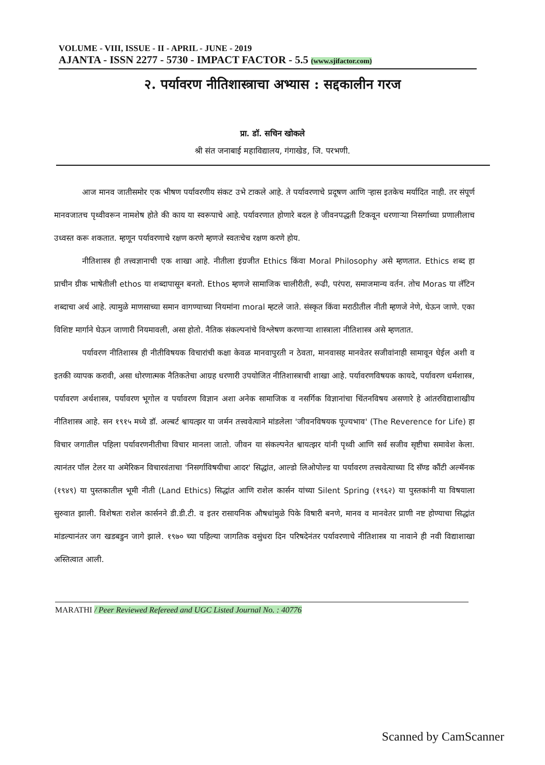VOLUME - VIII, ISSUE - II - APRIL - JUNE - 2019
AJANTA - ISSN 2277 - 5730 - IMPACT FACTOR - 5.5 (www.sjifactor.com)
२. पर्यावरण नीतिशास्त्राचा अभ्यास : सद्दकालीन गरज
प्रा. डॉ. सचिन खोकले
श्री संत जनाबाई महाविद्यालय, गंगाखेड, जि. परभणी.
आज मानव जातीसमोर एक भीषण पर्यावरणीय संकट उभे टाकले आहे. ते पर्यावरणाचे प्रदूषण आणि ऱ्हास इतकेच मर्यादित नाही. तर संपूर्ण मानवजातच पृथ्वीवरून नामशेष होते की काय या स्वरूपाचे आहे. पर्यावरणात होणारे बदल हे जीवनपद्धती टिकवून धरणाऱ्या निसर्गाच्या प्रणालीलाच उध्वस्त करू शकतात. म्हणून पर्यावरणाचे रक्षण करणे म्हणजे स्वतःचेच रक्षण करणे होय.
नीतिशास्त्र ही तत्त्वज्ञानाची एक शाखा आहे. नीतीला इंग्रजीत Ethics किंवा Moral Philosophy असे म्हणतात. Ethics शब्द हा प्राचीन ग्रीक भाषेतीली ethos या शब्दापासून बनतो. Ethos म्हणजे सामाजिक चालीरीती, रूढी, परंपरा, समाजमान्य वर्तन. तोच Moras या लॅटिन शब्दाचा अर्थ आहे. त्यामुळे माणसाच्या समान वागण्याच्या नियमांना moral म्हटले जाते. संस्कृत किंवा मराठीतील नीती म्हणजे नेणे, घेऊन जाणे. एका विशिष्ट मार्गाने घेऊन जाणारी नियमावली, असा होतो. नैतिक संकल्पनांचे विश्लेषण करणाऱ्या शास्त्राला नीतिशास्त्र असे म्हणतात.
पर्यावरण नीतिशास्त्र ही नीतीविषयक विचारांची कक्षा केवळ मानवापुरती न ठेवता, मानवासह मानवेतर सजीवांनाही सामावून घेईल अशी व इतकी व्यापक करावी, असा धोरणात्मक नैतिकतेचा आग्रह धरणारी उपयोजित नीतिशास्त्राची शाखा आहे. पर्यावरणविषयक कायदे, पर्यावरण धर्मशास्त्र, पर्यावरण अर्थशास्त्र, पर्यावरण भूगोल व पर्यावरण विज्ञान अशा अनेक सामाजिक व नसर्गिक विज्ञानांचा चिंतनविषय असणारे हे आंतरविद्याशाखीय नीतिशास्त्र आहे. सन १९१५ मध्ये डॉ. अल्बर्ट श्वायत्झर या जर्मन तत्त्ववेत्याने मांडलेला 'जीवनविषयक पूज्यभाव' (The Reverence for Life) हा विचार जगातील पहिला पर्यावरणनीतीचा विचार मानला जातो. जीवन या संकल्पनेत श्वायत्झर यांनी पृथ्वी आणि सर्व सजीव सृष्टीचा समावेश केला. त्यानंतर पॉल टेलर या अमेरिकन विचारवंताचा 'निसर्गाविषयीचा आदर' सिद्धांत, आल्डो लिओपोल्ड या पर्यावरण तत्त्ववेत्याच्या दि सॅण्ड कौंटी अल्मॅनक (१९४९) या पुस्तकातील भूमी नीती (Land Ethics) सिद्धांत आणि राशेल कार्सन यांच्या Silent Spring (१९६२) या पुस्तकांनी या विषयाला सुरुवात झाली. विशेषतः राशेल कार्सनने डी.डी.टी. व इतर रासायनिक औषधांमुळे पिके विषारी बनणे, मानव व मानवेतर प्राणी नष्ट होण्याचा सिद्धांत मांडल्यानंतर जग खडबडुन जागे झाले. १९७० च्या पहिल्या जागतिक वसुंधरा दिन परिषदेनंतर पर्यावरणाचे नीतिशास्त्र या नावाने ही नवी विद्याशाखा अस्तित्वात आली.
MARATHI / Peer Reviewed Refereed and UGC Listed Journal No. : 40776
Scanned by CamScanner